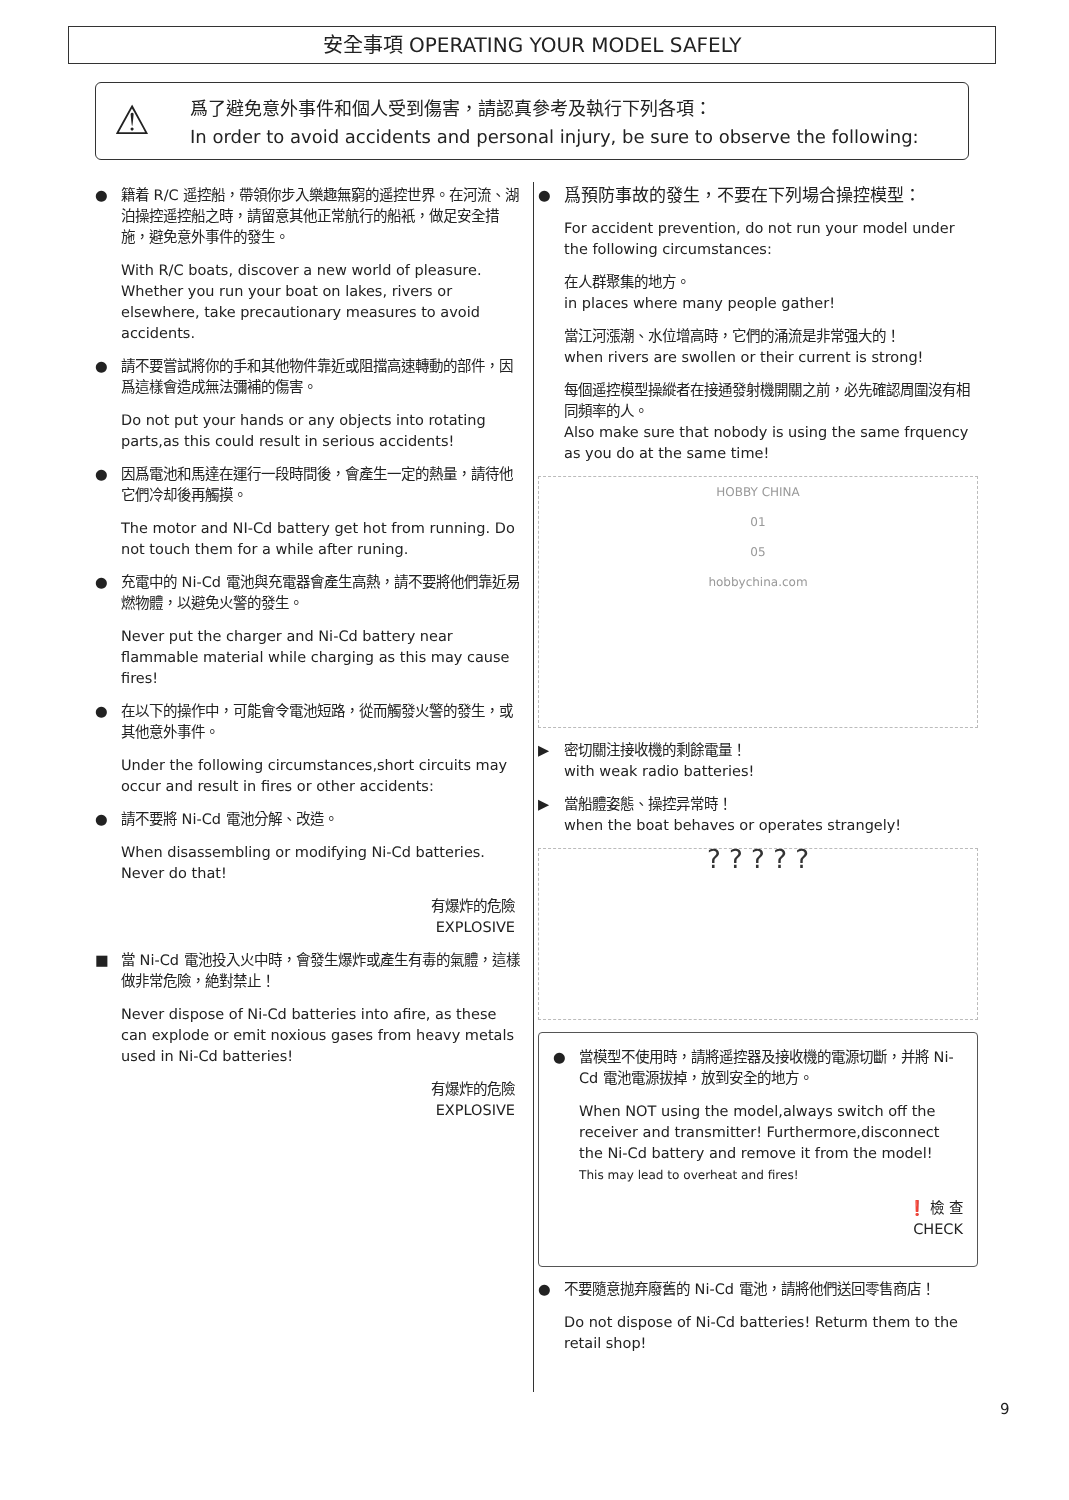安全事項 OPERATING YOUR MODEL SAFELY
⚠
爲了避免意外事件和個人受到傷害，請認真參考及執行下列各項：
In order to avoid accidents and personal injury, be sure to observe the following:
●
籍着 R/C 遥控船，帶領你步入樂趣無窮的遥控世界。在河流、湖泊操控遥控船之時，請留意其他正常航行的船衹，做足安全措施，避免意外事件的發生。
With R/C boats, discover a new world of pleasure. Whether you run your boat on lakes, rivers or elsewhere, take precautionary measures to avoid accidents.
●
請不要嘗試將你的手和其他物件靠近或阻擋高速轉動的部件，因爲這樣會造成無法彌補的傷害。
Do not put your hands or any objects into rotating parts,as this could result in serious accidents!
●
因爲電池和馬達在運行一段時間後，會產生一定的熱量，請待他它們冷却後再觸摸。
The motor and NI-Cd battery get hot from running. Do not touch them for a while after runing.
●
充電中的 Ni-Cd 電池與充電器會產生高熱，請不要將他們靠近易燃物體，以避免火警的發生。
Never put the charger and Ni-Cd battery near flammable material while charging as this may cause fires!
●
在以下的操作中，可能會令電池短路，從而觸發火警的發生，或其他意外事件。
Under the following circumstances,short circuits may occur and result in fires or other accidents:
●
請不要將 Ni-Cd 電池分解、改造。
When disassembling or modifying Ni-Cd batteries. Never do that!
有爆炸的危險
EXPLOSIVE
■
當 Ni-Cd 電池投入火中時，會發生爆炸或產生有毒的氣體，這樣做非常危險，絶對禁止！
Never dispose of Ni-Cd batteries into afire, as these can explode or emit noxious gases from heavy metals used in Ni-Cd batteries!
有爆炸的危險
EXPLOSIVE
●
爲預防事故的發生，不要在下列場合操控模型：
For accident prevention, do not run your model under the following circumstances:
在人群聚集的地方。
in places where many people gather!
當江河漲潮、水位增高時，它們的涌流是非常强大的！
when rivers are swollen or their current is strong!
每個遥控模型操縱者在接通發射機開關之前，必先確認周圍沒有相同頻率的人。
Also make sure that nobody is using the same frquency as you do at the same time!
HOBBY CHINA
01
05
hobbychina.com
▶
密切關注接收機的剩餘電量！
with weak radio batteries!
▶
當船體姿態、操控异常時！
when the boat behaves or operates strangely!
? ? ? ? ?
●
當模型不使用時，請將遥控器及接收機的電源切斷，并將 Ni-Cd 電池電源拔掉，放到安全的地方。
When NOT using the model,always switch off the receiver and transmitter! Furthermore,disconnect the Ni-Cd battery and remove it from the model!
This may lead to overheat and fires!
❗ 檢 查
CHECK
●
不要隨意抛弃廢舊的 Ni-Cd 電池，請將他們送回零售商店！
Do not dispose of Ni-Cd batteries! Returm them to the retail shop!
9